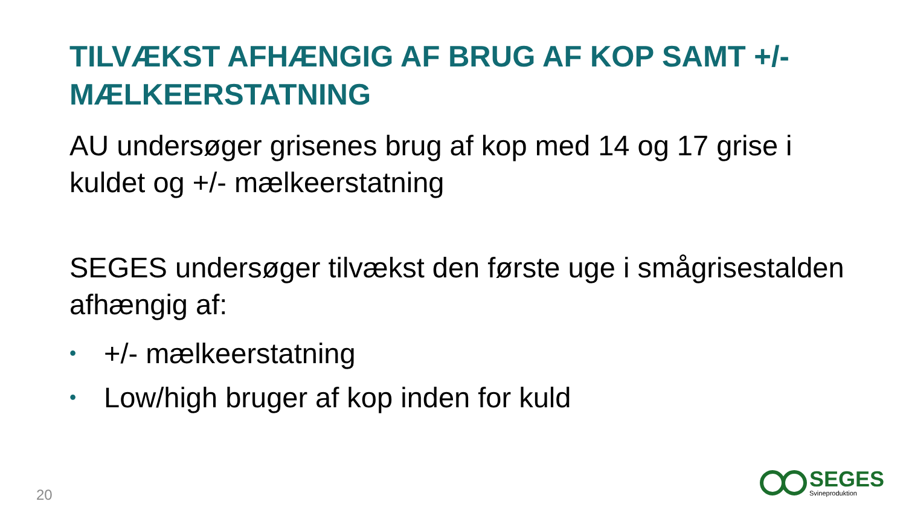TILVÆKST AFHÆNGIG AF BRUG AF KOP SAMT +/- MÆLKEERSTATNING
AU undersøger grisenes brug af kop med 14 og 17 grise i kuldet og +/- mælkeerstatning
SEGES undersøger tilvækst den første uge i smågrisestalden afhængig af:
• +/- mælkeerstatning
• Low/high bruger af kop inden for kuld
20
SEGES
Svineproduktion